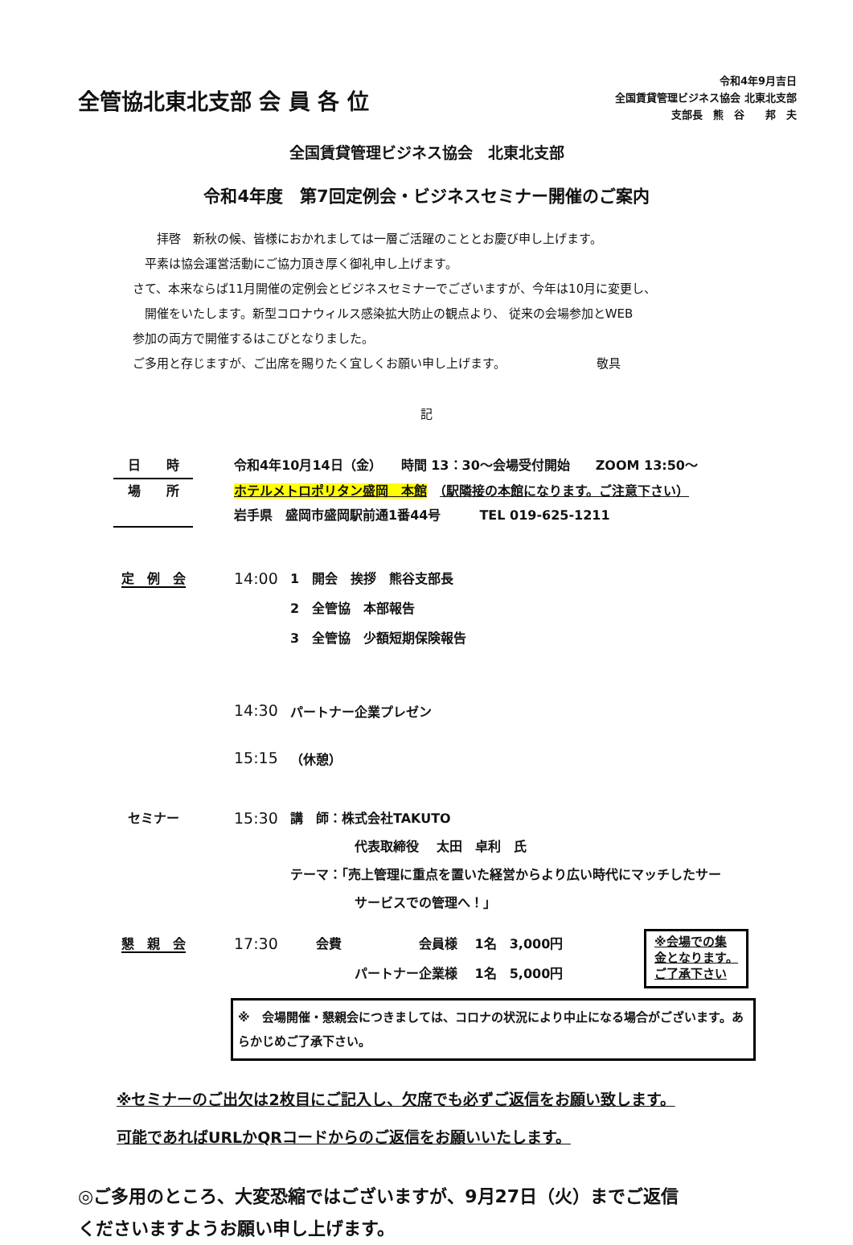全管協北東北支部 会 員 各 位
令和4年9月吉日
全国賃貸管理ビジネス協会 北東北支部
支部長　熊　谷　　邦　夫
全国賃貸管理ビジネス協会　北東北支部
令和4年度　第7回定例会・ビジネスセミナー開催のご案内
　　拝啓　新秋の候、皆様におかれましては一層ご活躍のこととお慶び申し上げます。
　平素は協会運営活動にご協力頂き厚く御礼申し上げます。
さて、本来ならば11月開催の定例会とビジネスセミナーでございますが、今年は10月に変更し、
　開催をいたします。新型コロナウィルス感染拡大防止の観点より、 従来の会場参加とWEB
参加の両方で開催するはこびとなりました。
ご多用と存じますが、ご出席を賜りたく宜しくお願い申し上げます。　　　　　　　　敬具
記
日　　時 令和4年10月14日（金）　　時間 13：30～会場受付開始　　ZOOM 13:50～
場　　所 ホテルメトロポリタン盛岡　本館　（駅隣接の本館になります。ご注意下さい）
岩手県　盛岡市盛岡駅前通1番44号　　　TEL 019-625-1211
定　例　会
14:00
1　開会　挨拶　熊谷支部長
2　全管協　本部報告
3　全管協　少額短期保険報告
14:30
パートナー企業プレゼン
15:15
（休憩）
セミナー
15:30
講　師：株式会社TAKUTO
　　　　　代表取締役　 太田　卓利　氏
テーマ：「売上管理に重点を置いた経営からより広い時代にマッチしたサー
　　　　　サービスでの管理へ！」
懇　親　会
17:30
　　会費　　　　　　会員様　 1名　3,000円
　　　　　パートナー企業様　 1名　5,000円
※会場での集
金となります。
ご了承下さい
※　会場開催・懇親会につきましては、コロナの状況により中止になる場合がございます。あらかじめご了承下さい。
※セミナーのご出欠は2枚目にご記入し、欠席でも必ずご返信をお願い致します。
可能であればURLかQRコードからのご返信をお願いいたします。
◎ご多用のところ、大変恐縮ではございますが、9月27日（火）までご返信
くださいますようお願い申し上げます。